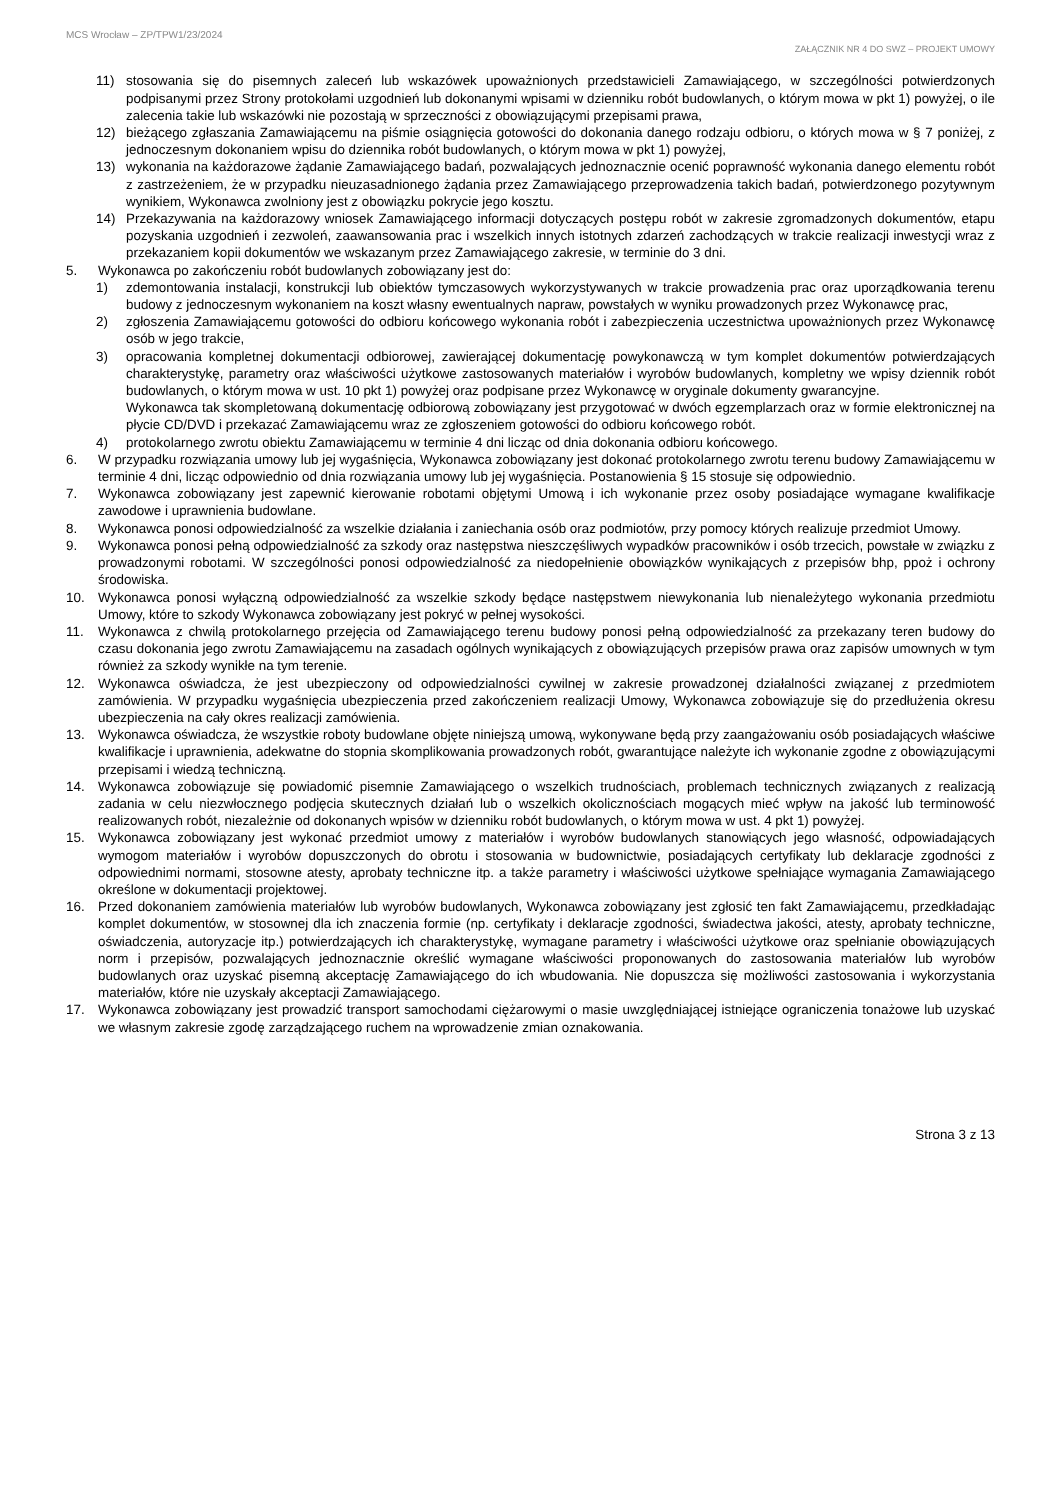MCS Wrocław – ZP/TPW1/23/2024
ZAŁĄCZNIK NR 4 DO SWZ – PROJEKT UMOWY
11) stosowania się do pisemnych zaleceń lub wskazówek upoważnionych przedstawicieli Zamawiającego, w szczególności potwierdzonych podpisanymi przez Strony protokołami uzgodnień lub dokonanymi wpisami w dzienniku robót budowlanych, o którym mowa w pkt 1) powyżej, o ile zalecenia takie lub wskazówki nie pozostają w sprzeczności z obowiązującymi przepisami prawa,
12) bieżącego zgłaszania Zamawiającemu na piśmie osiągnięcia gotowości do dokonania danego rodzaju odbioru, o których mowa w § 7 poniżej, z jednoczesnym dokonaniem wpisu do dziennika robót budowlanych, o którym mowa w pkt 1) powyżej,
13) wykonania na każdorazowe żądanie Zamawiającego badań, pozwalających jednoznacznie ocenić poprawność wykonania danego elementu robót z zastrzeżeniem, że w przypadku nieuzasadnionego żądania przez Zamawiającego przeprowadzenia takich badań, potwierdzonego pozytywnym wynikiem, Wykonawca zwolniony jest z obowiązku pokrycie jego kosztu.
14) Przekazywania na każdorazowy wniosek Zamawiającego informacji dotyczących postępu robót w zakresie zgromadzonych dokumentów, etapu pozyskania uzgodnień i zezwoleń, zaawansowania prac i wszelkich innych istotnych zdarzeń zachodzących w trakcie realizacji inwestycji wraz z przekazaniem kopii dokumentów we wskazanym przez Zamawiającego zakresie, w terminie do 3 dni.
5. Wykonawca po zakończeniu robót budowlanych zobowiązany jest do:
1) zdemontowania instalacji, konstrukcji lub obiektów tymczasowych wykorzystywanych w trakcie prowadzenia prac oraz uporządkowania terenu budowy z jednoczesnym wykonaniem na koszt własny ewentualnych napraw, powstałych w wyniku prowadzonych przez Wykonawcę prac,
2) zgłoszenia Zamawiającemu gotowości do odbioru końcowego wykonania robót i zabezpieczenia uczestnictwa upoważnionych przez Wykonawcę osób w jego trakcie,
3) opracowania kompletnej dokumentacji odbiorowej, zawierającej dokumentację powykonawczą w tym komplet dokumentów potwierdzających charakterystykę, parametry oraz właściwości użytkowe zastosowanych materiałów i wyrobów budowlanych, kompletny we wpisy dziennik robót budowlanych, o którym mowa w ust. 10 pkt 1) powyżej oraz podpisane przez Wykonawcę w oryginale dokumenty gwarancyjne.
Wykonawca tak skompletowaną dokumentację odbiorową zobowiązany jest przygotować w dwóch egzemplarzach oraz w formie elektronicznej na płycie CD/DVD i przekazać Zamawiającemu wraz ze zgłoszeniem gotowości do odbioru końcowego robót.
4) protokolarnego zwrotu obiektu Zamawiającemu w terminie 4 dni licząc od dnia dokonania odbioru końcowego.
6. W przypadku rozwiązania umowy lub jej wygaśnięcia, Wykonawca zobowiązany jest dokonać protokolarnego zwrotu terenu budowy Zamawiającemu w terminie 4 dni, licząc odpowiednio od dnia rozwiązania umowy lub jej wygaśnięcia. Postanowienia § 15 stosuje się odpowiednio.
7. Wykonawca zobowiązany jest zapewnić kierowanie robotami objętymi Umową i ich wykonanie przez osoby posiadające wymagane kwalifikacje zawodowe i uprawnienia budowlane.
8. Wykonawca ponosi odpowiedzialność za wszelkie działania i zaniechania osób oraz podmiotów, przy pomocy których realizuje przedmiot Umowy.
9. Wykonawca ponosi pełną odpowiedzialność za szkody oraz następstwa nieszczęśliwych wypadków pracowników i osób trzecich, powstałe w związku z prowadzonymi robotami. W szczególności ponosi odpowiedzialność za niedopełnienie obowiązków wynikających z przepisów bhp, ppoż i ochrony środowiska.
10. Wykonawca ponosi wyłączną odpowiedzialność za wszelkie szkody będące następstwem niewykonania lub nienależytego wykonania przedmiotu Umowy, które to szkody Wykonawca zobowiązany jest pokryć w pełnej wysokości.
11. Wykonawca z chwilą protokolarnego przejęcia od Zamawiającego terenu budowy ponosi pełną odpowiedzialność za przekazany teren budowy do czasu dokonania jego zwrotu Zamawiającemu na zasadach ogólnych wynikających z obowiązujących przepisów prawa oraz zapisów umownych w tym również za szkody wynikłe na tym terenie.
12. Wykonawca oświadcza, że jest ubezpieczony od odpowiedzialności cywilnej w zakresie prowadzonej działalności związanej z przedmiotem zamówienia. W przypadku wygaśnięcia ubezpieczenia przed zakończeniem realizacji Umowy, Wykonawca zobowiązuje się do przedłużenia okresu ubezpieczenia na cały okres realizacji zamówienia.
13. Wykonawca oświadcza, że wszystkie roboty budowlane objęte niniejszą umową, wykonywane będą przy zaangażowaniu osób posiadających właściwe kwalifikacje i uprawnienia, adekwatne do stopnia skomplikowania prowadzonych robót, gwarantujące należyte ich wykonanie zgodne z obowiązującymi przepisami i wiedzą techniczną.
14. Wykonawca zobowiązuje się powiadomić pisemnie Zamawiającego o wszelkich trudnościach, problemach technicznych związanych z realizacją zadania w celu niezwłocznego podjęcia skutecznych działań lub o wszelkich okolicznościach mogących mieć wpływ na jakość lub terminowość realizowanych robót, niezależnie od dokonanych wpisów w dzienniku robót budowlanych, o którym mowa w ust. 4 pkt 1) powyżej.
15. Wykonawca zobowiązany jest wykonać przedmiot umowy z materiałów i wyrobów budowlanych stanowiących jego własność, odpowiadających wymogom materiałów i wyrobów dopuszczonych do obrotu i stosowania w budownictwie, posiadających certyfikaty lub deklaracje zgodności z odpowiednimi normami, stosowne atesty, aprobaty techniczne itp. a także parametry i właściwości użytkowe spełniające wymagania Zamawiającego określone w dokumentacji projektowej.
16. Przed dokonaniem zamówienia materiałów lub wyrobów budowlanych, Wykonawca zobowiązany jest zgłosić ten fakt Zamawiającemu, przedkładając komplet dokumentów, w stosownej dla ich znaczenia formie (np. certyfikaty i deklaracje zgodności, świadectwa jakości, atesty, aprobaty techniczne, oświadczenia, autoryzacje itp.) potwierdzających ich charakterystykę, wymagane parametry i właściwości użytkowe oraz spełnianie obowiązujących norm i przepisów, pozwalających jednoznacznie określić wymagane właściwości proponowanych do zastosowania materiałów lub wyrobów budowlanych oraz uzyskać pisemną akceptację Zamawiającego do ich wbudowania. Nie dopuszcza się możliwości zastosowania i wykorzystania materiałów, które nie uzyskały akceptacji Zamawiającego.
17. Wykonawca zobowiązany jest prowadzić transport samochodami ciężarowymi o masie uwzględniającej istniejące ograniczenia tonażowe lub uzyskać we własnym zakresie zgodę zarządzającego ruchem na wprowadzenie zmian oznakowania.
Strona 3 z 13